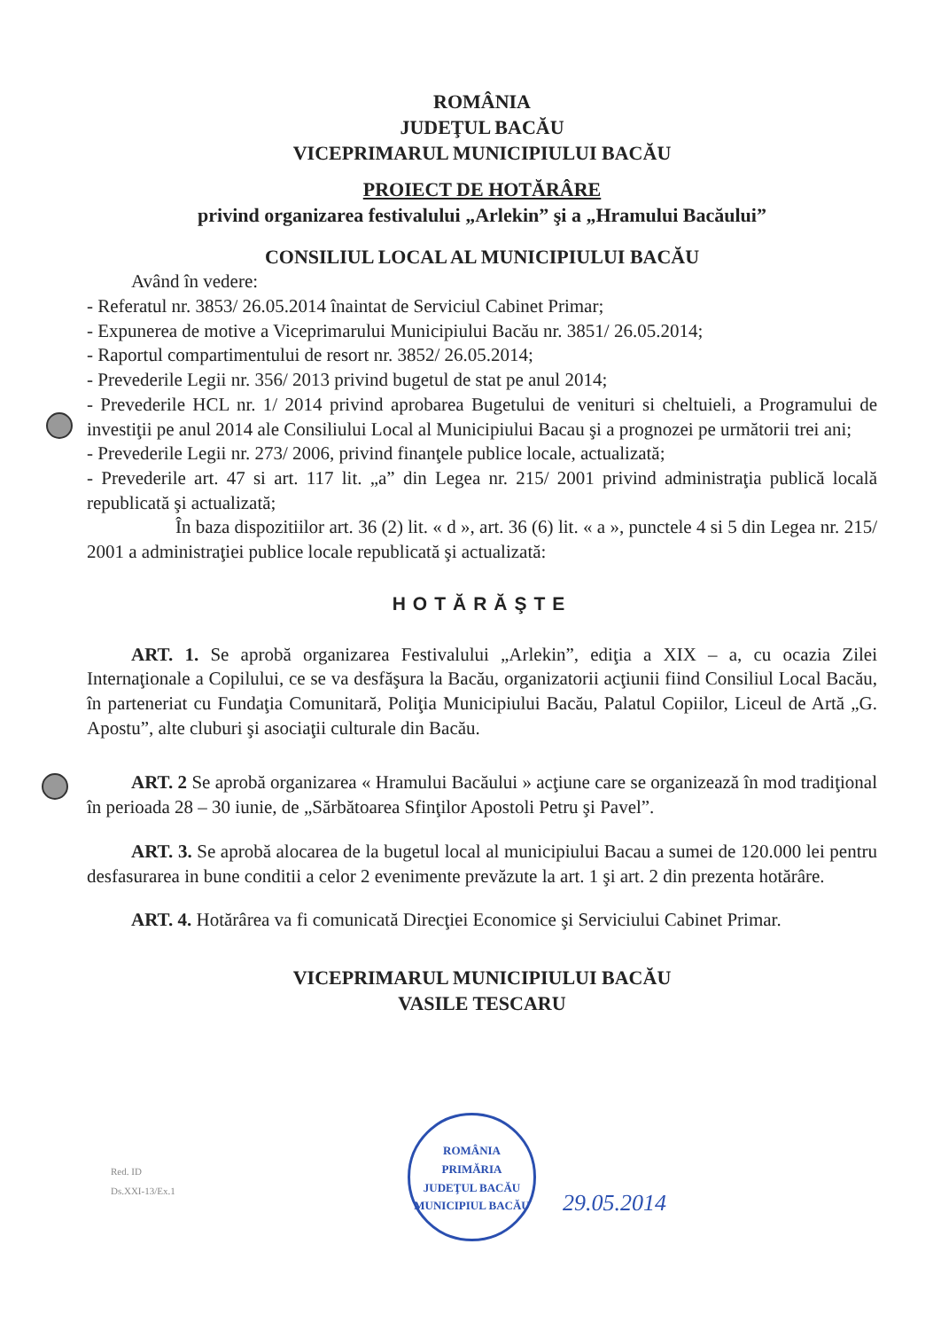ROMÂNIA
JUDEŢUL BACĂU
VICEPRIMARUL MUNICIPIULUI BACĂU
PROIECT DE HOTĂRÂRE
privind organizarea festivalului „Arlekin” şi a „Hramului Bacăului”
CONSILIUL LOCAL AL MUNICIPIULUI BACĂU
Având în vedere:
- Referatul nr. 3853/ 26.05.2014 înaintat de Serviciul Cabinet Primar;
- Expunerea de motive a Viceprimarului Municipiului Bacău nr. 3851/ 26.05.2014;
- Raportul compartimentului de resort nr. 3852/ 26.05.2014;
- Prevederile Legii nr. 356/ 2013 privind bugetul de stat pe anul 2014;
- Prevederile HCL nr. 1/ 2014 privind aprobarea Bugetului de venituri si cheltuieli, a Programului de investiţii pe anul 2014 ale Consiliului Local al Municipiului Bacau şi a prognozei pe următorii trei ani;
- Prevederile Legii nr. 273/ 2006, privind finanţele publice locale, actualizată;
- Prevederile art. 47 si art. 117 lit. „a” din Legea nr. 215/ 2001 privind administraţia publică locală republicată şi actualizată;
În baza dispozitiilor art. 36 (2) lit. « d », art. 36 (6) lit. « a », punctele 4 si 5 din Legea nr. 215/ 2001 a administraţiei publice locale republicată şi actualizată:
HOTĂRĂŞTE
ART. 1. Se aprobă organizarea Festivalului „Arlekin”, ediţia a XIX – a, cu ocazia Zilei Internaţionale a Copilului, ce se va desfăşura la Bacău, organizatorii acţiunii fiind Consiliul Local Bacău, în parteneriat cu Fundaţia Comunitară, Poliţia Municipiului Bacău, Palatul Copiilor, Liceul de Artă „G. Apostu”, alte cluburi şi asociaţii culturale din Bacău.
ART. 2 Se aprobă organizarea « Hramului Bacăului » acţiune care se organizează în mod tradiţional în perioada 28 – 30 iunie, de „Sărbătoarea Sfinţilor Apostoli Petru şi Pavel”.
ART. 3. Se aprobă alocarea de la bugetul local al municipiului Bacau a sumei de 120.000 lei pentru desfasurarea in bune conditii a celor 2 evenimente prevăzute la art. 1 şi art. 2 din prezenta hotărâre.
ART. 4. Hotărârea va fi comunicată Direcţiei Economice şi Serviciului Cabinet Primar.
VICEPRIMARUL MUNICIPIULUI BACĂU
VASILE TESCARU
Red. ID
Ds.XXI-13/Ex.1
ROMÂNIA
PRIMĂRIA
JUDEŢUL BACĂU MUNICIPIUL BACĂU
29.05.2014